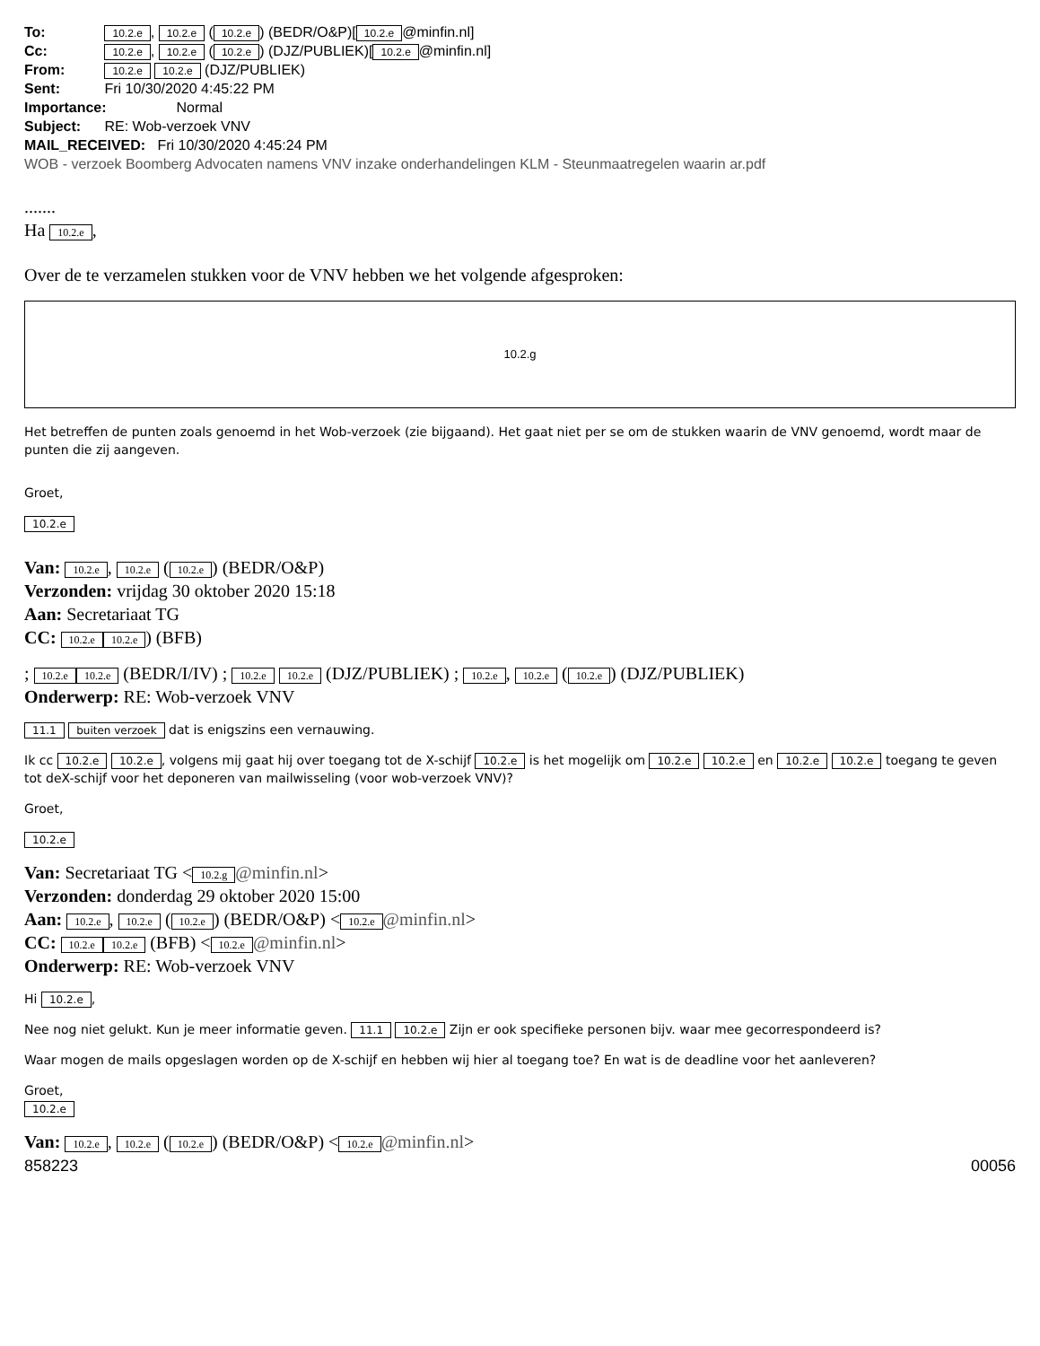To: 10.2.e, 10.2.e (10.2.e) (BEDR/O&P)[10.2.e @minfin.nl]
Cc: 10.2.e, 10.2.e (10.2.e) (DJZ/PUBLIEK)[10.2.e @minfin.nl]
From: 10.2.e 10.2.e (DJZ/PUBLIEK)
Sent: Fri 10/30/2020 4:45:22 PM
Importance: Normal
Subject: RE: Wob-verzoek VNV
MAIL_RECEIVED: Fri 10/30/2020 4:45:24 PM
WOB - verzoek Boomberg Advocaten namens VNV inzake onderhandelingen KLM - Steunmaatregelen waarin ar.pdf
.......
Ha 10.2.e,
Over de te verzamelen stukken voor de VNV hebben we het volgende afgesproken:
10.2.g
Het betreffen de punten zoals genoemd in het Wob-verzoek (zie bijgaand). Het gaat niet per se om de stukken waarin de VNV genoemd, wordt maar de punten die zij aangeven.
Groet,
10.2.e
Van: 10.2.e, 10.2.e (10.2.e) (BEDR/O&P)
Verzonden: vrijdag 30 oktober 2020 15:18
Aan: Secretariaat TG
CC: 10.2.e 10.2.e) (BFB)
; 10.2.e 10.2.e (BEDR/I/IV) ; 10.2.e 10.2.e (DJZ/PUBLIEK) ; 10.2.e, 10.2.e (10.2.e) (DJZ/PUBLIEK)
Onderwerp: RE: Wob-verzoek VNV
11.1 buiten verzoek dat is enigszins een vernauwing.
Ik cc 10.2.e 10.2.e, volgens mij gaat hij over toegang tot de X-schijf 10.2.e is het mogelijk om 10.2.e 10.2.e en 10.2.e 10.2.e toegang te geven tot deX-schijf voor het deponeren van mailwisseling (voor wob-verzoek VNV)?
Groet,
10.2.e
Van: Secretariaat TG < 10.2.g @minfin.nl>
Verzonden: donderdag 29 oktober 2020 15:00
Aan: 10.2.e, 10.2.e (10.2.e) (BEDR/O&P) < 10.2.e @minfin.nl>
CC: 10.2.e 10.2.e (BFB) < 10.2.e @minfin.nl>
Onderwerp: RE: Wob-verzoek VNV
Hi 10.2.e,
Nee nog niet gelukt. Kun je meer informatie geven. 11.1 10.2.e Zijn er ook specifieke personen bijv. waar mee gecorrespondeerd is?
Waar mogen de mails opgeslagen worden op de X-schijf en hebben wij hier al toegang toe? En wat is de deadline voor het aanleveren?
Groet,
10.2.e
Van: 10.2.e, 10.2.e (10.2.e) (BEDR/O&P) < 10.2.e @minfin.nl>
858223 00056